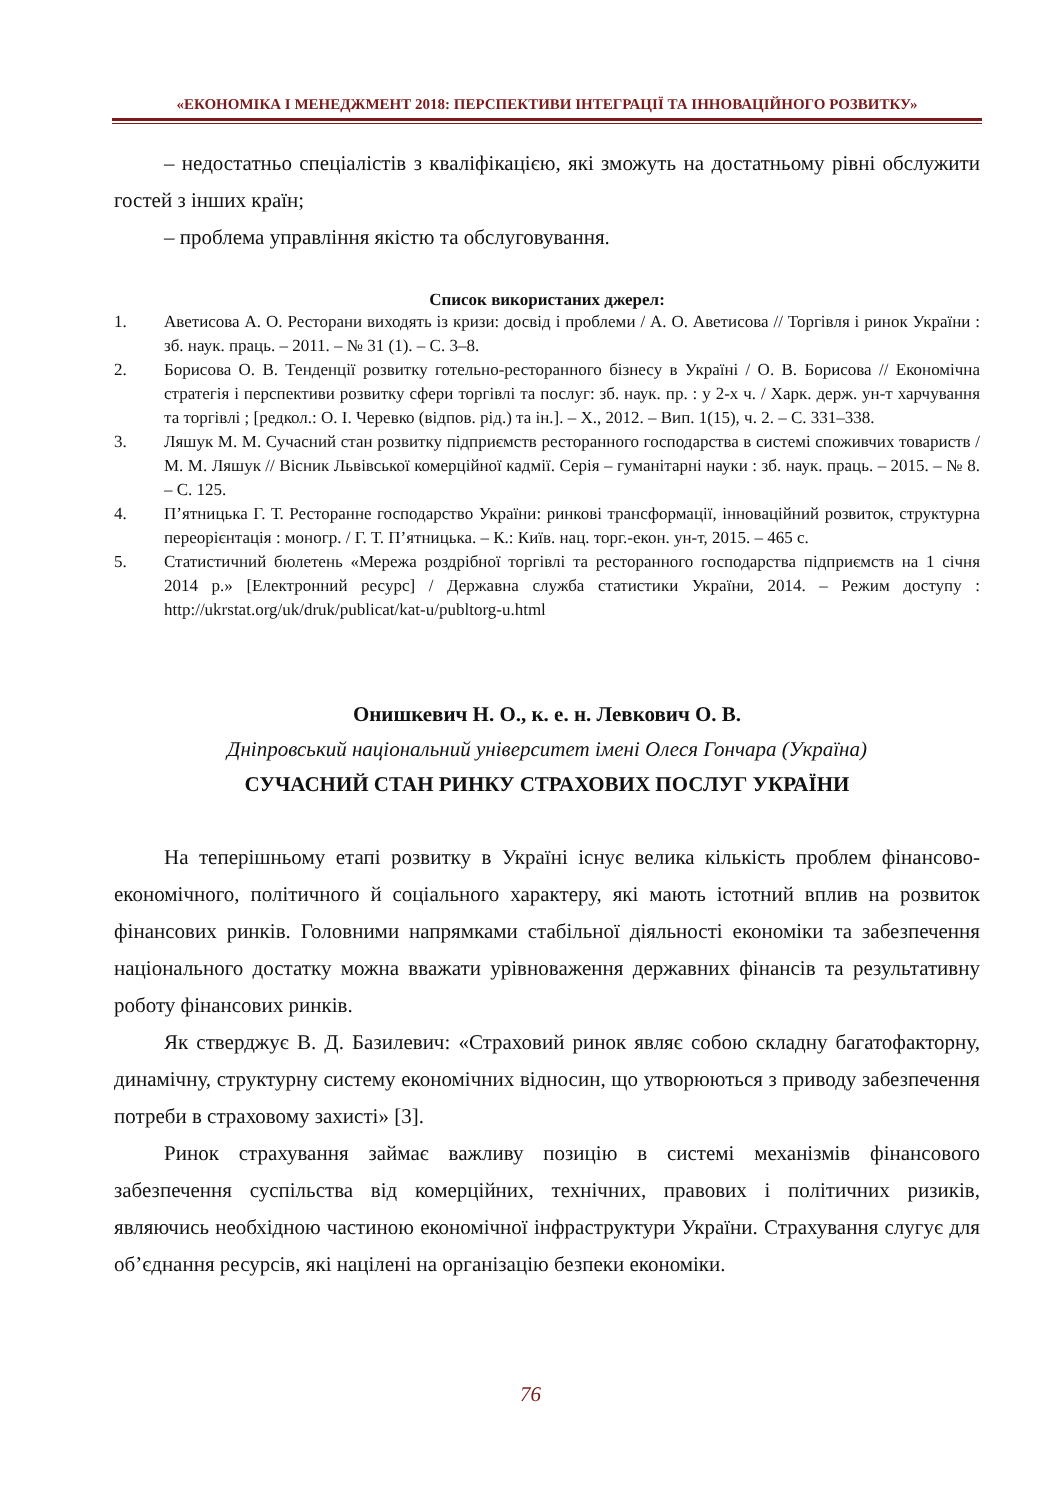«ЕКОНОМІКА І МЕНЕДЖМЕНТ 2018: ПЕРСПЕКТИВИ ІНТЕГРАЦІЇ ТА ІННОВАЦІЙНОГО РОЗВИТКУ»
– недостатньо спеціалістів з кваліфікацією, які зможуть на достатньому рівні обслужити гостей з інших країн;
– проблема управління якістю та обслуговування.
Список використаних джерел:
1. Аветисова А. О. Ресторани виходять із кризи: досвід і проблеми / А. О. Аветисова // Торгівля і ринок України : зб. наук. праць. – 2011. – № 31 (1). – С. 3–8.
2. Борисова О. В. Тенденції розвитку готельно-ресторанного бізнесу в Україні / О. В. Борисова // Економічна стратегія і перспективи розвитку сфери торгівлі та послуг: зб. наук. пр. : у 2-х ч. / Харк. держ. ун-т харчування та торгівлі ; [редкол.: О. І. Черевко (відпов. рід.) та ін.]. – Х., 2012. – Вип. 1(15), ч. 2. – С. 331–338.
3. Ляшук М. М. Сучасний стан розвитку підприємств ресторанного господарства в системі споживчих товариств / М. М. Ляшук // Вісник Львівської комерційної кадмії. Серія – гуманітарні науки : зб. наук. праць. – 2015. – № 8. – С. 125.
4. П’ятницька Г. Т. Ресторанне господарство України: ринкові трансформації, інноваційний розвиток, структурна переорієнтація : моногр. / Г. Т. П’ятницька. – К.: Київ. нац. торг.-екон. ун-т, 2015. – 465 с.
5. Статистичний бюлетень «Мережа роздрібної торгівлі та ресторанного господарства підприємств на 1 січня 2014 р.» [Електронний ресурс] / Державна служба статистики України, 2014. – Режим доступу : http://ukrstat.org/uk/druk/publicat/kat-u/publtorg-u.html
Онишкевич Н. О., к. е. н. Левкович О. В.
Дніпровський національний університет імені Олеся Гончара (Україна)
СУЧАСНИЙ СТАН РИНКУ СТРАХОВИХ ПОСЛУГ УКРАЇНИ
На теперішньому етапі розвитку в Україні існує велика кількість проблем фінансово-економічного, політичного й соціального характеру, які мають істотний вплив на розвиток фінансових ринків. Головними напрямками стабільної діяльності економіки та забезпечення національного достатку можна вважати урівноваження державних фінансів та результативну роботу фінансових ринків.
Як стверджує В. Д. Базилевич: «Страховий ринок являє собою складну багатофакторну, динамічну, структурну систему економічних відносин, що утворюються з приводу забезпечення потреби в страховому захисті» [3].
Ринок страхування займає важливу позицію в системі механізмів фінансового забезпечення суспільства від комерційних, технічних, правових і політичних ризиків, являючись необхідною частиною економічної інфраструктури України. Страхування слугує для об’єднання ресурсів, які націлені на організацію безпеки економіки.
76